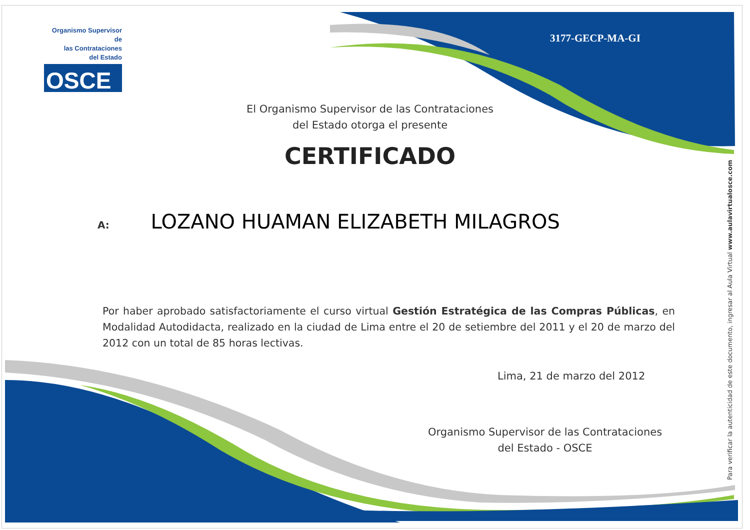Organismo Supervisor de
las Contrataciones
del Estado
OSCE
3177-GECP-MA-GI
El Organismo Supervisor de las Contrataciones
del Estado otorga el presente
CERTIFICADO
A: LOZANO HUAMAN ELIZABETH MILAGROS
Por haber aprobado satisfactoriamente el curso virtual Gestión Estratégica de las Compras Públicas, en Modalidad Autodidacta, realizado en la ciudad de Lima entre el 20 de setiembre del 2011 y el 20 de marzo del 2012 con un total de 85 horas lectivas.
Lima, 21 de marzo del 2012
Organismo Supervisor de las Contrataciones
del Estado - OSCE
Para verificar la autenticidad de este documento, ingresar al Aula Virtual www.aulavirtualosce.com